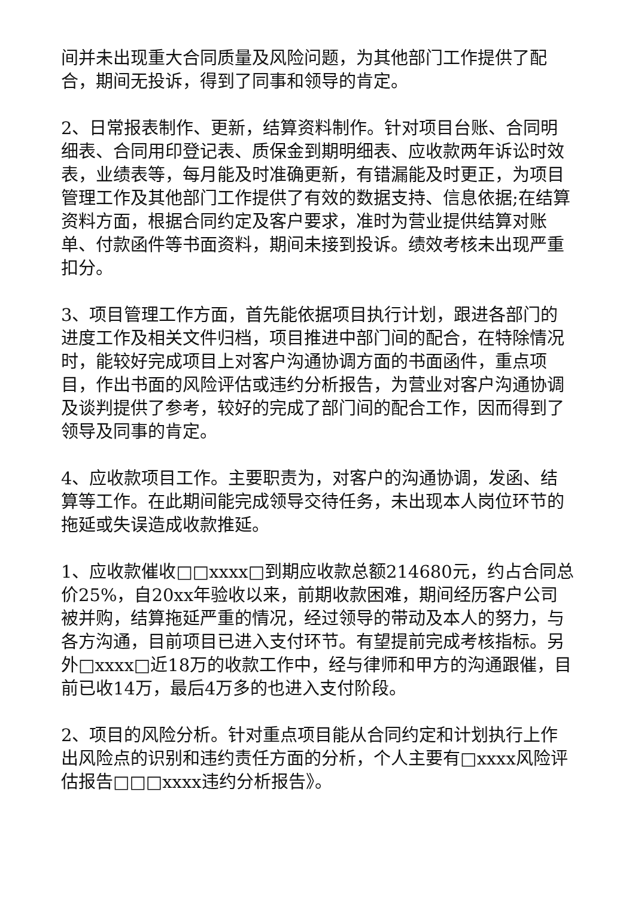间并未出现重大合同质量及风险问题，为其他部门工作提供了配合，期间无投诉，得到了同事和领导的肯定。
2、日常报表制作、更新，结算资料制作。针对项目台账、合同明细表、合同用印登记表、质保金到期明细表、应收款两年诉讼时效表，业绩表等，每月能及时准确更新，有错漏能及时更正，为项目管理工作及其他部门工作提供了有效的数据支持、信息依据;在结算资料方面，根据合同约定及客户要求，准时为营业提供结算对账单、付款函件等书面资料，期间未接到投诉。绩效考核未出现严重扣分。
3、项目管理工作方面，首先能依据项目执行计划，跟进各部门的进度工作及相关文件归档，项目推进中部门间的配合，在特除情况时，能较好完成项目上对客户沟通协调方面的书面函件，重点项目，作出书面的风险评估或违约分析报告，为营业对客户沟通协调及谈判提供了参考，较好的完成了部门间的配合工作，因而得到了领导及同事的肯定。
4、应收款项目工作。主要职责为，对客户的沟通协调，发函、结算等工作。在此期间能完成领导交待任务，未出现本人岗位环节的拖延或失误造成收款推延。
1、应收款催收□□xxxx□到期应收款总额214680元，约占合同总价25%，自20xx年验收以来，前期收款困难，期间经历客户公司被并购，结算拖延严重的情况，经过领导的带动及本人的努力，与各方沟通，目前项目已进入支付环节。有望提前完成考核指标。另外□xxxx□近18万的收款工作中，经与律师和甲方的沟通跟催，目前已收14万，最后4万多的也进入支付阶段。
2、项目的风险分析。针对重点项目能从合同约定和计划执行上作出风险点的识别和违约责任方面的分析，个人主要有□xxxx风险评估报告□□□xxxx违约分析报告》。